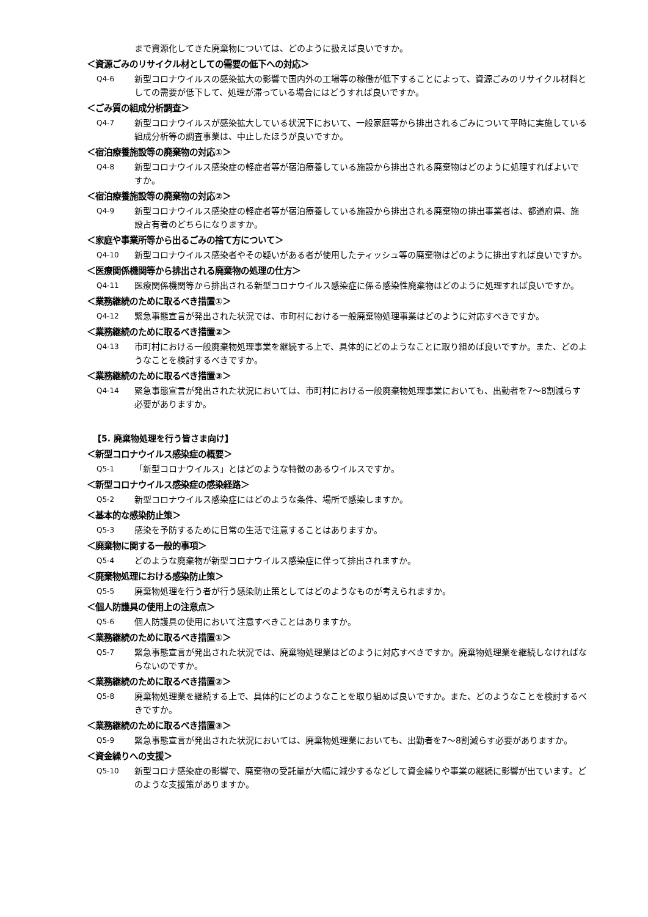まで資源化してきた廃棄物については、どのように扱えば良いですか。
＜資源ごみのリサイクル材としての需要の低下への対応＞
Q4-6 新型コロナウイルスの感染拡大の影響で国内外の工場等の稼働が低下することによって、資源ごみのリサイクル材料としての需要が低下して、処理が滞っている場合にはどうすれば良いですか。
＜ごみ質の組成分析調査＞
Q4-7 新型コロナウイルスが感染拡大している状況下において、一般家庭等から排出されるごみについて平時に実施している組成分析等の調査事業は、中止したほうが良いですか。
＜宿泊療養施設等の廃棄物の対応①＞
Q4-8 新型コロナウイルス感染症の軽症者等が宿泊療養している施設から排出される廃棄物はどのように処理すればよいですか。
＜宿泊療養施設等の廃棄物の対応②＞
Q4-9 新型コロナウイルス感染症の軽症者等が宿泊療養している施設から排出される廃棄物の排出事業者は、都道府県、施設占有者のどちらになりますか。
＜家庭や事業所等から出るごみの捨て方について＞
Q4-10 新型コロナウイルス感染者やその疑いがある者が使用したティッシュ等の廃棄物はどのように排出すれば良いですか。
＜医療関係機関等から排出される廃棄物の処理の仕方＞
Q4-11 医療関係機関等から排出される新型コロナウイルス感染症に係る感染性廃棄物はどのように処理すれば良いですか。
＜業務継続のために取るべき措置①＞
Q4-12 緊急事態宣言が発出された状況では、市町村における一般廃棄物処理事業はどのように対応すべきですか。
＜業務継続のために取るべき措置②＞
Q4-13 市町村における一般廃棄物処理事業を継続する上で、具体的にどのようなことに取り組めば良いですか。また、どのようなことを検討するべきですか。
＜業務継続のために取るべき措置③＞
Q4-14 緊急事態宣言が発出された状況においては、市町村における一般廃棄物処理事業においても、出勤者を7～8割減らす必要がありますか。
【5. 廃棄物処理を行う皆さま向け】
＜新型コロナウイルス感染症の概要＞
Q5-1 「新型コロナウイルス」とはどのような特徴のあるウイルスですか。
＜新型コロナウイルス感染症の感染経路＞
Q5-2 新型コロナウイルス感染症にはどのような条件、場所で感染しますか。
＜基本的な感染防止策＞
Q5-3 感染を予防するために日常の生活で注意することはありますか。
＜廃棄物に関する一般的事項＞
Q5-4 どのような廃棄物が新型コロナウイルス感染症に伴って排出されますか。
＜廃棄物処理における感染防止策＞
Q5-5 廃棄物処理を行う者が行う感染防止策としてはどのようなものが考えられますか。
＜個人防護具の使用上の注意点＞
Q5-6 個人防護具の使用において注意すべきことはありますか。
＜業務継続のために取るべき措置①＞
Q5-7 緊急事態宣言が発出された状況では、廃棄物処理業はどのように対応すべきですか。廃棄物処理業を継続しなければならないのですか。
＜業務継続のために取るべき措置②＞
Q5-8 廃棄物処理業を継続する上で、具体的にどのようなことを取り組めば良いですか。また、どのようなことを検討するべきですか。
＜業務継続のために取るべき措置③＞
Q5-9 緊急事態宣言が発出された状況においては、廃棄物処理業においても、出勤者を7～8割減らす必要がありますか。
＜資金繰りへの支援＞
Q5-10 新型コロナ感染症の影響で、廃棄物の受託量が大幅に減少するなどして資金繰りや事業の継続に影響が出ています。どのような支援策がありますか。